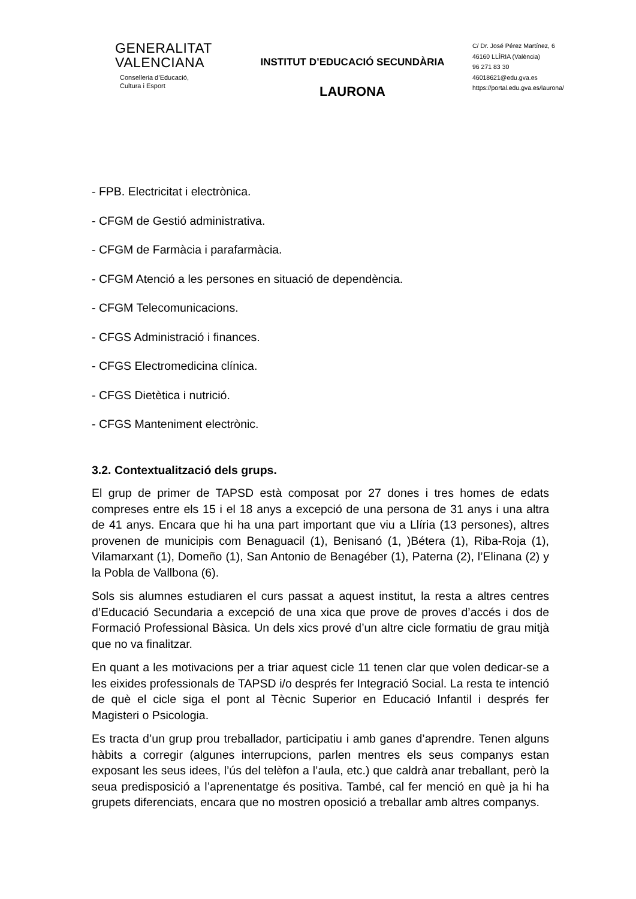GENERALITAT
VALENCIANA
Conselleria d’Educació,
Cultura i Esport
INSTITUT D’EDUCACIÓ SECUNDÀRIA
LAURONA
C/ Dr. José Pérez Martínez, 6
46160 LLÍRIA (València)
96 271 83 30
46018621@edu.gva.es
https://portal.edu.gva.es/laurona/
- FPB. Electricitat i electrònica.
- CFGM de Gestió administrativa.
- CFGM de Farmàcia i parafarmàcia.
- CFGM Atenció a les persones en situació de dependència.
- CFGM Telecomunicacions.
- CFGS Administració i finances.
- CFGS Electromedicina clínica.
- CFGS Dietètica i nutrició.
- CFGS Manteniment electrònic.
3.2. Contextualització dels grups.
El grup de primer de TAPSD està composat por 27 dones i tres homes de edats compreses entre els 15 i el 18 anys a excepció de una persona de 31 anys i una altra de 41 anys. Encara que hi ha una part important que viu a Llíria (13 persones), altres provenen de municipis com Benaguacil (1), Benisanó (1, )Bétera (1), Riba-Roja (1), Vilamarxant (1), Domeño (1), San Antonio de Benagéber (1), Paterna (2), l’Elinana (2) y la Pobla de Vallbona (6).
Sols sis alumnes estudiaren el curs passat a aquest institut, la resta a altres centres d’Educació Secundaria a excepció de una xica que prove de proves d’accés i dos de Formació Professional Bàsica. Un dels xics prové d’un altre cicle formatiu de grau mitjà que no va finalitzar.
En quant a les motivacions per a triar aquest cicle 11 tenen clar que volen dedicar-se a les eixides professionals de TAPSD i/o després fer Integració Social. La resta te intenció de què el cicle siga el pont al Tècnic Superior en Educació Infantil i després fer Magisteri o Psicologia.
Es tracta d’un grup prou treballador, participatiu i amb ganes d’aprendre. Tenen alguns hàbits a corregir (algunes interrupcions, parlen mentres els seus companys estan exposant les seus idees, l’ús del telèfon a l’aula, etc.) que caldrà anar treballant, però la seua predisposició a l’aprenentatge és positiva. També, cal fer menció en què ja hi ha grupets diferenciats, encara que no mostren oposició a treballar amb altres companys.